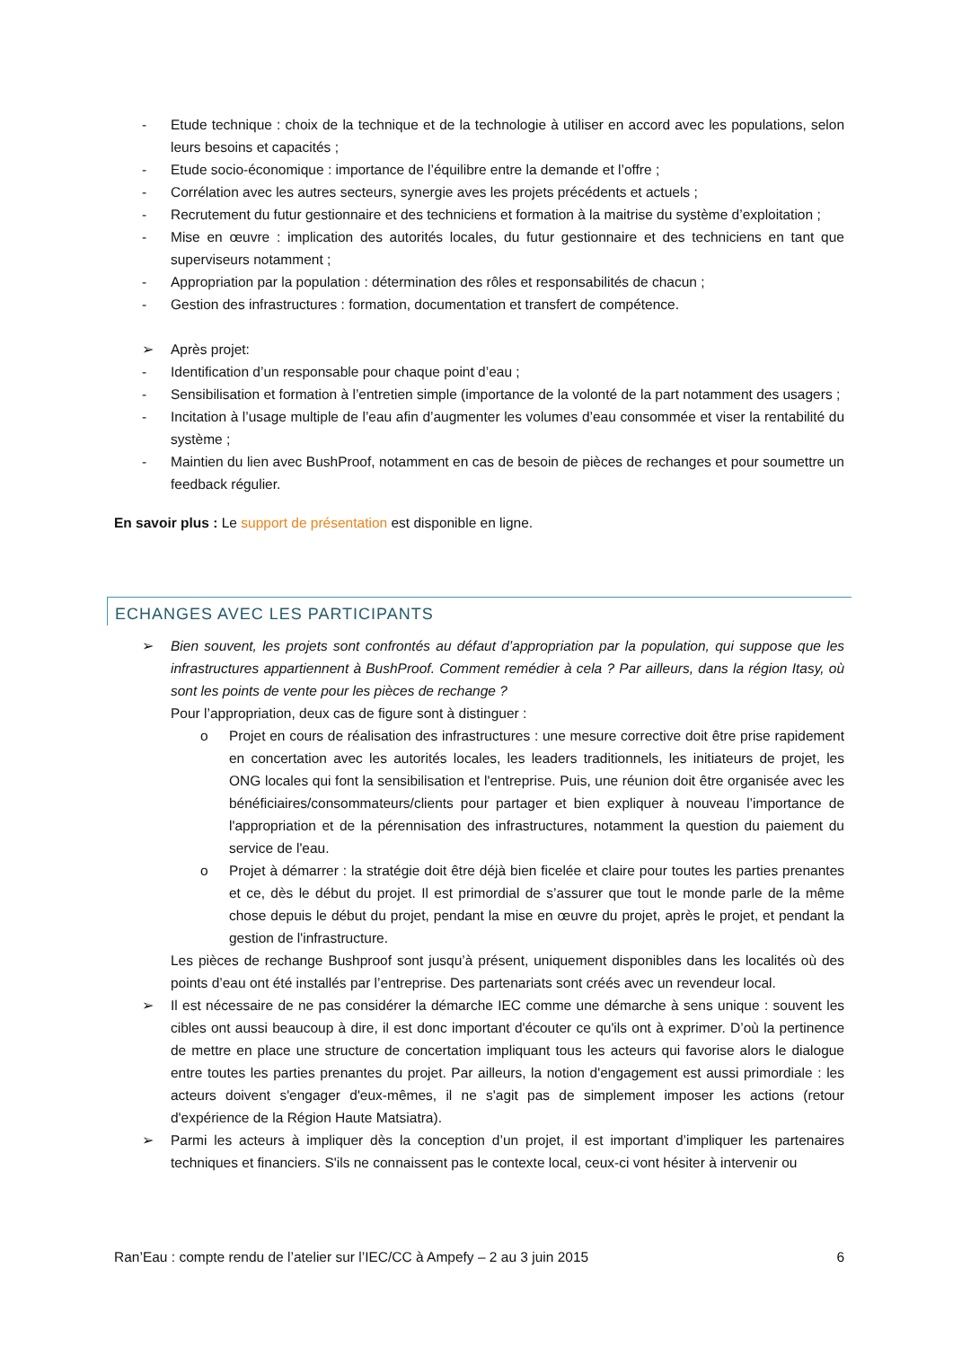- Etude technique : choix de la technique et de la technologie à utiliser en accord avec les populations, selon leurs besoins et capacités ;
- Etude socio-économique : importance de l’équilibre entre la demande et l’offre ;
- Corrélation avec les autres secteurs, synergie aves les projets précédents et actuels ;
- Recrutement du futur gestionnaire et des techniciens et formation à la maitrise du système d’exploitation ;
- Mise en œuvre : implication des autorités locales, du futur gestionnaire et des techniciens en tant que superviseurs notamment ;
- Appropriation par la population : détermination des rôles et responsabilités de chacun ;
- Gestion des infrastructures : formation, documentation et transfert de compétence.
➢ Après projet:
- Identification d’un responsable pour chaque point d’eau ;
- Sensibilisation et formation à l’entretien simple (importance de la volonté de la part notamment des usagers ;
- Incitation à l’usage multiple de l’eau afin d’augmenter les volumes d’eau consommée et viser la rentabilité du système ;
- Maintien du lien avec BushProof, notamment en cas de besoin de pièces de rechanges et pour soumettre un feedback régulier.
En savoir plus : Le support de présentation est disponible en ligne.
ECHANGES AVEC LES PARTICIPANTS
➢ Bien souvent, les projets sont confrontés au défaut d’appropriation par la population, qui suppose que les infrastructures appartiennent à BushProof. Comment remédier à cela ? Par ailleurs, dans la région Itasy, où sont les points de vente pour les pièces de rechange ?
Pour l’appropriation, deux cas de figure sont à distinguer :
o Projet en cours de réalisation des infrastructures : une mesure corrective doit être prise rapidement en concertation avec les autorités locales, les leaders traditionnels, les initiateurs de projet, les ONG locales qui font la sensibilisation et l'entreprise. Puis, une réunion doit être organisée avec les bénéficiaires/consommateurs/clients pour partager et bien expliquer à nouveau l’importance de l'appropriation et de la pérennisation des infrastructures, notamment la question du paiement du service de l'eau.
o Projet à démarrer : la stratégie doit être déjà bien ficelée et claire pour toutes les parties prenantes et ce, dès le début du projet. Il est primordial de s’assurer que tout le monde parle de la même chose depuis le début du projet, pendant la mise en œuvre du projet, après le projet, et pendant la gestion de l'infrastructure.
Les pièces de rechange Bushproof sont jusqu’à présent, uniquement disponibles dans les localités où des points d’eau ont été installés par l’entreprise. Des partenariats sont créés avec un revendeur local.
➢ Il est nécessaire de ne pas considérer la démarche IEC comme une démarche à sens unique : souvent les cibles ont aussi beaucoup à dire, il est donc important d'écouter ce qu'ils ont à exprimer. D’où la pertinence de mettre en place une structure de concertation impliquant tous les acteurs qui favorise alors le dialogue entre toutes les parties prenantes du projet. Par ailleurs, la notion d'engagement est aussi primordiale : les acteurs doivent s'engager d'eux-mêmes, il ne s'agit pas de simplement imposer les actions (retour d'expérience de la Région Haute Matsiatra).
➢ Parmi les acteurs à impliquer dès la conception d’un projet, il est important d’impliquer les partenaires techniques et financiers. S'ils ne connaissent pas le contexte local, ceux-ci vont hésiter à intervenir ou
Ran’Eau : compte rendu de l’atelier sur l’IEC/CC à Ampefy – 2 au 3 juin 2015 6